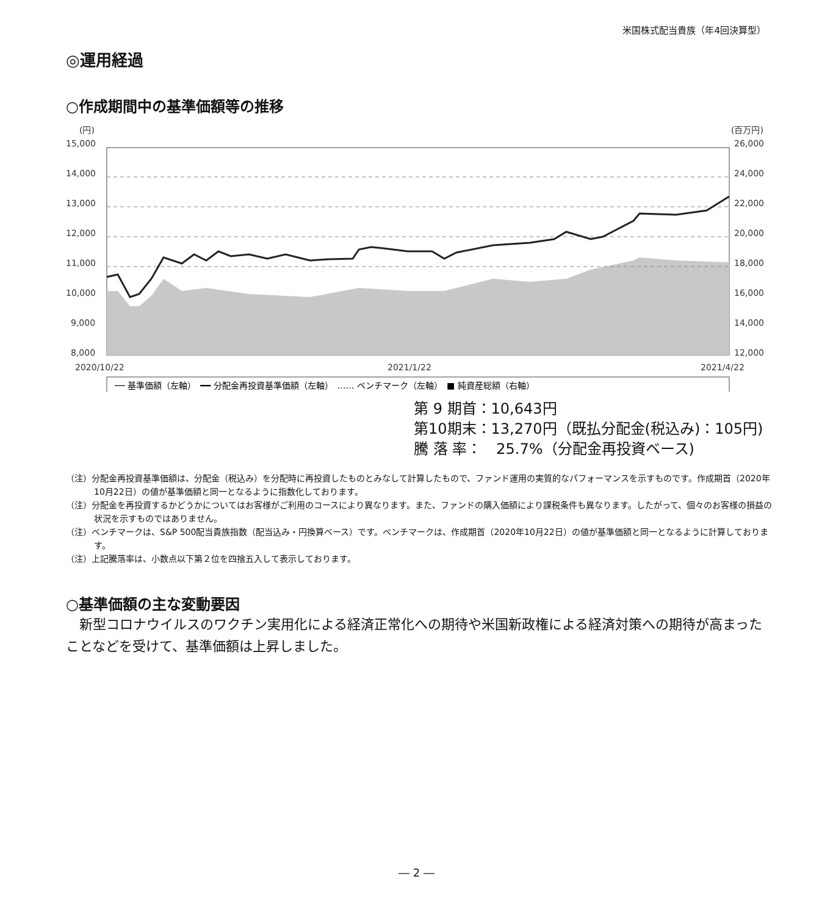米国株式配当貴族（年4回決算型）
◎運用経過
○作成期間中の基準価額等の推移
(円)
(百万円)
15,000
14,000
13,000
12,000
11,000
10,000
9,000
8,000
26,000
24,000
22,000
20,000
18,000
16,000
14,000
12,000
2020/10/22
2021/1/22
2021/4/22
── 基準価額（左軸）　━━ 分配金再投資基準価額（左軸）　…… ベンチマーク（左軸）　■ 純資産総額（右軸）
第 9 期首：10,643円
第10期末：13,270円（既払分配金(税込み)：105円)
騰 落 率：　25.7%（分配金再投資ベース)
（注）分配金再投資基準価額は、分配金（税込み）を分配時に再投資したものとみなして計算したもので、ファンド運用の実質的なパフォーマンスを示すものです。作成期首（2020年10月22日）の値が基準価額と同一となるように指数化しております。
（注）分配金を再投資するかどうかについてはお客様がご利用のコースにより異なります。また、ファンドの購入価額により課税条件も異なります。したがって、個々のお客様の損益の状況を示すものではありません。
（注）ベンチマークは、S&P 500配当貴族指数（配当込み・円換算ベース）です。ベンチマークは、作成期首（2020年10月22日）の値が基準価額と同一となるように計算しております。
（注）上記騰落率は、小数点以下第２位を四捨五入して表示しております。
○基準価額の主な変動要因
　新型コロナウイルスのワクチン実用化による経済正常化への期待や米国新政権による経済対策への期待が高まったことなどを受けて、基準価額は上昇しました。
― 2 ―